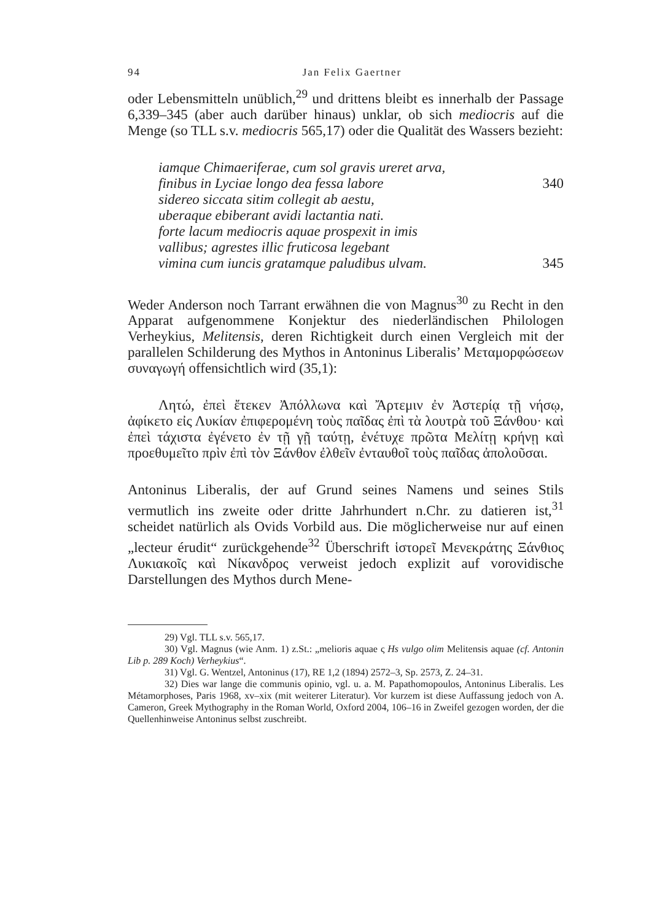94 Jan Felix Gaertner
oder Lebensmitteln unüblich,<sup>29</sup> und drittens bleibt es innerhalb der Passage 6,339–345 (aber auch darüber hinaus) unklar, ob sich mediocris auf die Menge (so TLL s.v. mediocris 565,17) oder die Qualität des Wassers bezieht:
iamque Chimaeriferae, cum sol gravis ureret arva,
finibus in Lyciae longo dea fessa labore 340
sidereo siccata sitim collegit ab aestu,
uberaque ebiberant avidi lactantia nati.
forte lacum mediocris aquae prospexit in imis
vallibus; agrestes illic fruticosa legebant
vimina cum iuncis gratamque paludibus ulvam. 345
Weder Anderson noch Tarrant erwähnen die von Magnus<sup>30</sup> zu Recht in den Apparat aufgenommene Konjektur des niederländischen Philologen Verheykius, Melitensis, deren Richtigkeit durch einen Vergleich mit der parallelen Schilderung des Mythos in Antoninus Liberalis’ Μεταμορφώσεων συναγωγή offensichtlich wird (35,1):
Λητώ, ἐπεὶ ἔτεκεν Ἀπόλλωνα καὶ Ἄρτεμιν ἐν Ἀστερίᾳ τῇ νήσῳ, ἀφίκετο εἰς Λυκίαν ἐπιφερομένη τοὺς παῖδας ἐπὶ τὰ λουτρὰ τοῦ Ξάνθου· καὶ ἐπεὶ τάχιστα ἐγένετο ἐν τῇ γῇ ταύτῃ, ἐνέτυχε πρῶτα Μελίτῃ κρήνῃ καὶ προεθυμεῖτο πρὶν ἐπὶ τὸν Ξάνθον ἐλθεῖν ἐνταυθοῖ τοὺς παῖδας ἀπολοῦσαι.
Antoninus Liberalis, der auf Grund seines Namens und seines Stils vermutlich ins zweite oder dritte Jahrhundert n.Chr. zu datieren ist,<sup>31</sup> scheidet natürlich als Ovids Vorbild aus. Die möglicherweise nur auf einen „lecteur érudit“ zurückgehende<sup>32</sup> Überschrift ἱστορεῖ Μενεκράτης Ξάνθιος Λυκιακοῖς καὶ Νίκανδρος verweist jedoch explizit auf vorovidische Darstellungen des Mythos durch Mene-
29) Vgl. TLL s.v. 565,17.
30) Vgl. Magnus (wie Anm. 1) z.St.: „melioris aquae ς Hs vulgo olim Melitensis aquae (cf. Antonin Lib p. 289 Koch) Verheykius“.
31) Vgl. G. Wentzel, Antoninus (17), RE 1,2 (1894) 2572–3, Sp. 2573, Z. 24–31.
32) Dies war lange die communis opinio, vgl. u. a. M. Papathomopoulos, Antoninus Liberalis. Les Métamorphoses, Paris 1968, xv–xix (mit weiterer Literatur). Vor kurzem ist diese Auffassung jedoch von A. Cameron, Greek Mythography in the Roman World, Oxford 2004, 106–16 in Zweifel gezogen worden, der die Quellenhinweise Antoninus selbst zuschreibt.